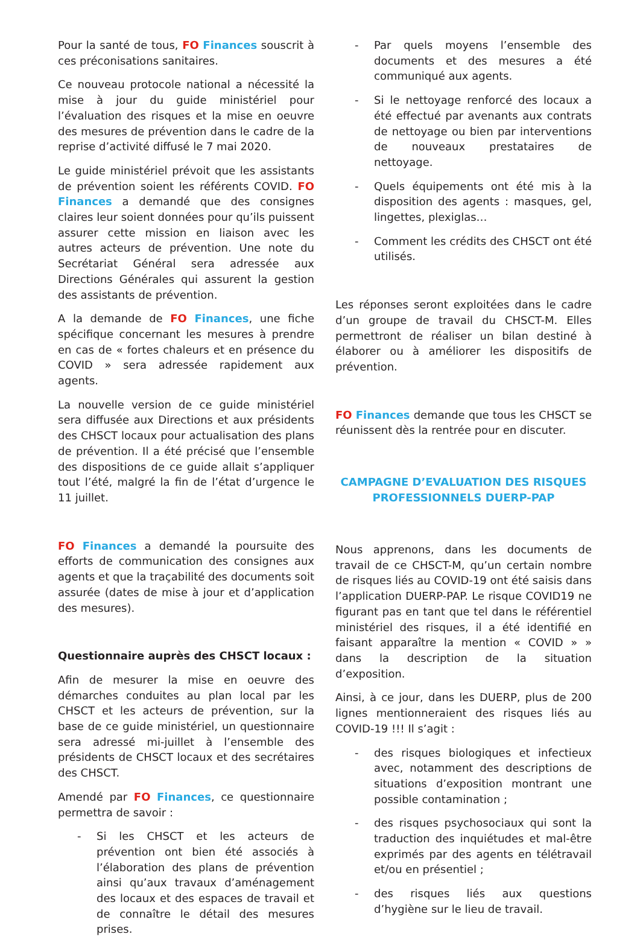Pour la santé de tous, FO Finances souscrit à ces préconisations sanitaires.
Ce nouveau protocole national a nécessité la mise à jour du guide ministériel pour l’évaluation des risques et la mise en oeuvre des mesures de prévention dans le cadre de la reprise d’activité diffusé le 7 mai 2020.
Le guide ministériel prévoit que les assistants de prévention soient les référents COVID. FO Finances a demandé que des consignes claires leur soient données pour qu’ils puissent assurer cette mission en liaison avec les autres acteurs de prévention. Une note du Secrétariat Général sera adressée aux Directions Générales qui assurent la gestion des assistants de prévention.
A la demande de FO Finances, une fiche spécifique concernant les mesures à prendre en cas de « fortes chaleurs et en présence du COVID » sera adressée rapidement aux agents.
La nouvelle version de ce guide ministériel sera diffusée aux Directions et aux présidents des CHSCT locaux pour actualisation des plans de prévention. Il a été précisé que l’ensemble des dispositions de ce guide allait s’appliquer tout l’été, malgré la fin de l’état d’urgence le 11 juillet.
FO Finances a demandé la poursuite des efforts de communication des consignes aux agents et que la traçabilité des documents soit assurée (dates de mise à jour et d’application des mesures).
Questionnaire auprès des CHSCT locaux :
Afin de mesurer la mise en oeuvre des démarches conduites au plan local par les CHSCT et les acteurs de prévention, sur la base de ce guide ministériel, un questionnaire sera adressé mi-juillet à l’ensemble des présidents de CHSCT locaux et des secrétaires des CHSCT.
Amendé par FO Finances, ce questionnaire permettra de savoir :
- Si les CHSCT et les acteurs de prévention ont bien été associés à l’élaboration des plans de prévention ainsi qu’aux travaux d’aménagement des locaux et des espaces de travail et de connaître le détail des mesures prises.
- Par quels moyens l’ensemble des documents et des mesures a été communiqué aux agents.
- Si le nettoyage renforcé des locaux a été effectué par avenants aux contrats de nettoyage ou bien par interventions de nouveaux prestataires de nettoyage.
- Quels équipements ont été mis à la disposition des agents : masques, gel, lingettes, plexiglas…
- Comment les crédits des CHSCT ont été utilisés.
Les réponses seront exploitées dans le cadre d’un groupe de travail du CHSCT-M. Elles permettront de réaliser un bilan destiné à élaborer ou à améliorer les dispositifs de prévention.
FO Finances demande que tous les CHSCT se réunissent dès la rentrée pour en discuter.
CAMPAGNE D’EVALUATION DES RISQUES PROFESSIONNELS DUERP-PAP
Nous apprenons, dans les documents de travail de ce CHSCT-M, qu’un certain nombre de risques liés au COVID-19 ont été saisis dans l’application DUERP-PAP. Le risque COVID19 ne figurant pas en tant que tel dans le référentiel ministériel des risques, il a été identifié en faisant apparaître la mention « COVID » » dans la description de la situation d’exposition.
Ainsi, à ce jour, dans les DUERP, plus de 200 lignes mentionneraient des risques liés au COVID-19 !!! Il s’agit :
- des risques biologiques et infectieux avec, notamment des descriptions de situations d’exposition montrant une possible contamination ;
- des risques psychosociaux qui sont la traduction des inquiétudes et mal-être exprimés par des agents en télétravail et/ou en présentiel ;
- des risques liés aux questions d’hygiène sur le lieu de travail.